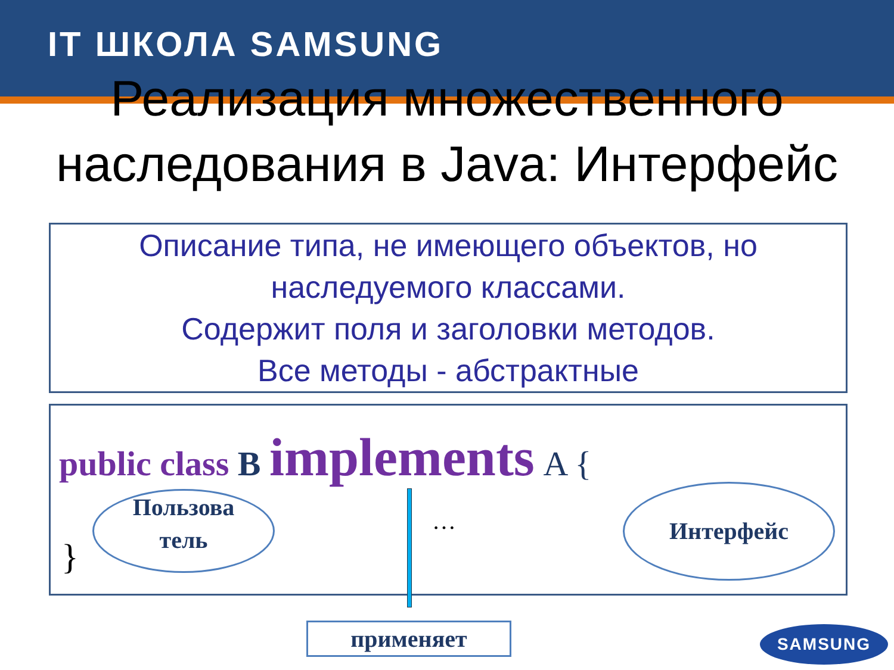IT ШКОЛА SAMSUNG
Реализация множественного наследования в Java: Интерфейс
Описание типа, не имеющего объектов, но наследуемого классами.
Содержит поля и заголовки методов.
Все методы - абстрактные
public class B implements A {
Пользова
тель
…
Интерфейс
}
применяет SAMSUNG